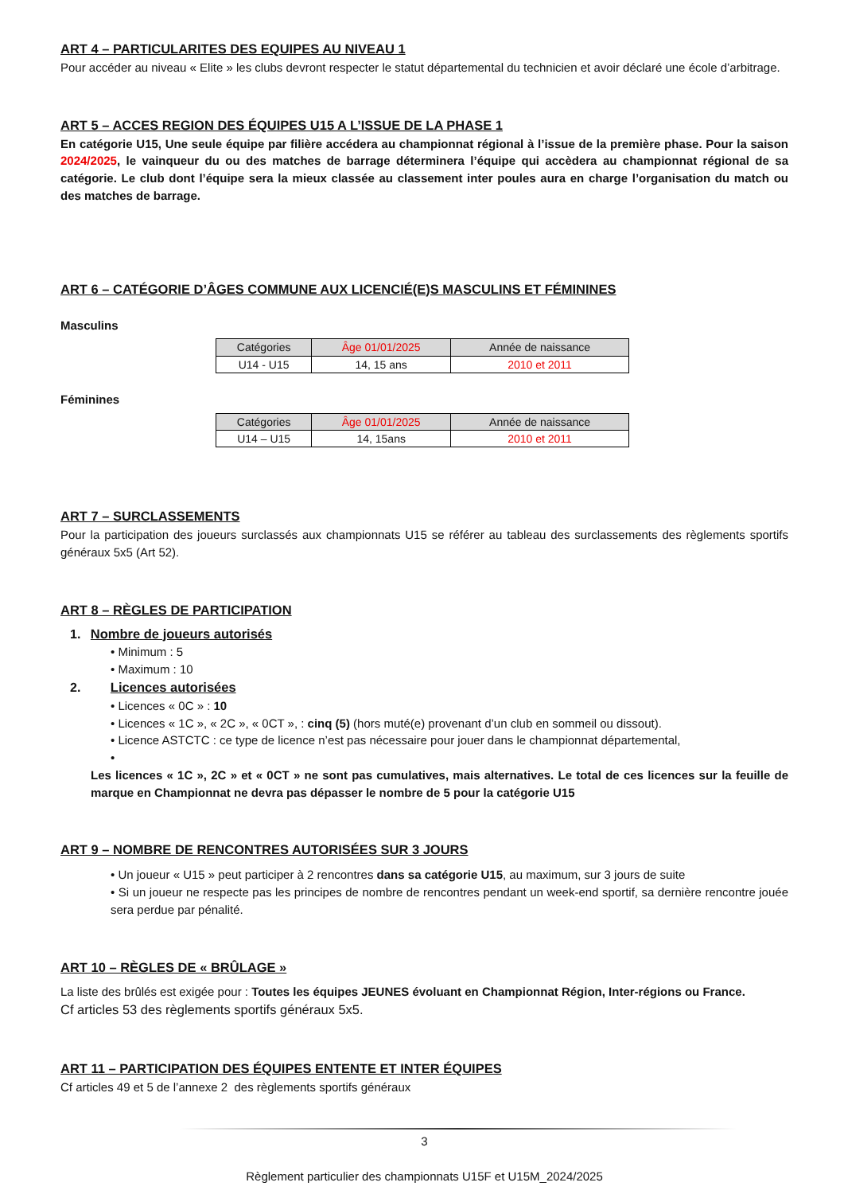ART 4 – PARTICULARITES DES EQUIPES AU NIVEAU 1
Pour accéder au niveau « Elite » les clubs devront respecter le statut départemental du technicien et avoir déclaré une école d’arbitrage.
ART 5 – ACCES REGION DES ÉQUIPES U15 A L’ISSUE DE LA PHASE 1
En catégorie U15, Une seule équipe par filière accédera au championnat régional à l’issue de la première phase. Pour la saison 2024/2025, le vainqueur du ou des matches de barrage déterminera l’équipe qui accèdera au championnat régional de sa catégorie. Le club dont l’équipe sera la mieux classée au classement inter poules aura en charge l’organisation du match ou des matches de barrage.
ART 6 – CATÉGORIE D’ÂGES COMMUNE AUX LICENCIÉ(E)S MASCULINS ET FÉMININES
Masculins
| Catégories | Âge 01/01/2025 | Année de naissance |
| U14 - U15 | 14, 15 ans | 2010 et 2011 |
Féminines
| Catégories | Âge 01/01/2025 | Année de naissance |
| U14 – U15 | 14, 15ans | 2010 et 2011 |
ART 7 – SURCLASSEMENTS
Pour la participation des joueurs surclassés aux championnats U15 se référer au tableau des surclassements des règlements sportifs généraux 5x5 (Art 52).
ART 8 – RÈGLES DE PARTICIPATION
1. Nombre de joueurs autorisés
• Minimum : 5
• Maximum : 10
2. Licences autorisées
• Licences « 0C » : 10
• Licences « 1C », « 2C », « 0CT », : cinq (5) (hors muté(e) provenant d’un club en sommeil ou dissout).
• Licence ASTCTC : ce type de licence n’est pas nécessaire pour jouer dans le championnat départemental,
•
Les licences « 1C », 2C » et « 0CT » ne sont pas cumulatives, mais alternatives. Le total de ces licences sur la feuille de marque en Championnat ne devra pas dépasser le nombre de 5 pour la catégorie U15
ART 9 – NOMBRE DE RENCONTRES AUTORISÉES SUR 3 JOURS
• Un joueur « U15 » peut participer à 2 rencontres dans sa catégorie U15, au maximum, sur 3 jours de suite
• Si un joueur ne respecte pas les principes de nombre de rencontres pendant un week-end sportif, sa dernière rencontre jouée sera perdue par pénalité.
ART 10 – RÈGLES DE « BRÛLAGE »
La liste des brûlés est exigée pour : Toutes les équipes JEUNES évoluant en Championnat Région, Inter-régions ou France.
Cf articles 53 des règlements sportifs généraux 5x5.
ART 11 – PARTICIPATION DES ÉQUIPES ENTENTE ET INTER ÉQUIPES
Cf articles 49 et 5 de l’annexe 2 des règlements sportifs généraux
3
Règlement particulier des championnats U15F et U15M_2024/2025